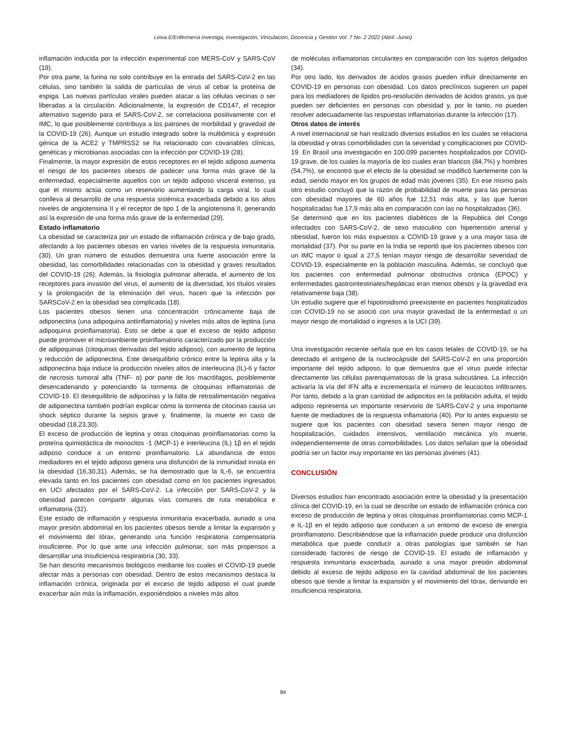Leiva E/Enfermería Investiga, Investigación, Vinculación, Docencia y Gestión Vol. 7 No. 2 2022 (Abril -Junio)
inflamación inducida por la infección experimental con MERS-CoV y SARS-CoV (19).
Por otra parte, la furina no solo contribuye en la entrada del SARS-CoV-2 en las células, sino también la salida de partículas de virus al cebar la proteína de espiga. Las nuevas partículas virales pueden atacar a las células vecinas o ser liberadas a la circulación. Adicionalmente, la expresión de CD147, el receptor alternativo sugerido para el SARS-CoV-2, se correlaciona positivamente con el IMC, lo que posiblemente contribuya a los patrones de morbilidad y gravedad de la COVID-19 (26). Aunque un estudio integrado sobre la multiómica y expresión génica de la ACE2 y TMPRSS2 se ha relacionado con covariables clínicas, genéticas y microbianas asociadas con la infección por COVID-19 (28).
Finalmente, la mayor expresión de estos receptores en el tejido adiposo aumenta el riesgo de los pacientes obesos de padecer una forma más grave de la enfermedad, especialmente aquellos con un tejido adiposo visceral extenso, ya que el mismo actúa como un reservorio aumentando la carga viral, lo cual conlleva al desarrollo de una respuesta sistémica exacerbada debido a los altos niveles de angiotensina II y el receptor de tipo 1 de la angiotensina II, generando así la expresión de una forma más grave de la enfermedad (29).
Estado inflamatorio
La obesidad se caracteriza por un estado de inflamación crónica y de bajo grado, afectando a los pacientes obesos en varios niveles de la respuesta inmunitaria. (30). Un gran número de estudios demuestra una fuerte asociación entre la obesidad, las comorbilidades relacionadas con la obesidad y graves resultados del COVID-19 (26). Además, la fisiología pulmonar alterada, el aumento de los receptores para invasión del virus, el aumento de la diversidad, los títulos virales y la prolongación de la eliminación del virus, hacen que la infección por SARSCoV-2 en la obesidad sea complicada (18).
Los pacientes obesos tienen una concentración crónicamente baja de adiponectina (una adipoquina antiinflamatoria) y niveles más altos de leptina (una adipoquina proinflamatoria). Esto se debe a que el exceso de tejido adiposo puede promover el microambiente proinflamatorio caracterizado por la producción de adipoquinas (citoquinas derivadas del tejido adiposo), con aumento de leptina y reducción de adiponectina. Este desequilibrio crónico entre la leptina alta y la adiponectina baja induce la producción niveles altos de interleucina (IL)-6 y factor de necrosis tumoral alfa (TNF- α) por parte de los macrófagos, posiblemente desencadenando y potenciando la tormenta de citoquinas inflamatorias de COVID-19. El desequilibrio de adipocinas y la falta de retroalimentación negativa de adiponectina también podrían explicar cómo la tormenta de citocinas causa un shock séptico durante la sepsis grave y, finalmente, la muerte en caso de obesidad (18,23,30).
El exceso de producción de leptina y otras citoquinas proinflamatorias como la proteína quimiotáctica de monocitos -1 (MCP-1) e interleucina (IL) 1β en el tejido adiposo conduce a un entorno proinflamatorio. La abundancia de estos mediadores en el tejido adiposo genera una disfunción de la inmunidad innata en la obesidad (16,30,31). Además, se ha demostrado que la IL-6, se encuentra elevada tanto en los pacientes con obesidad como en los pacientes ingresados en UCI afectados por el SARS-CoV-2. La infección por SARS-CoV-2 y la obesidad parecen compartir algunas vías comunes de ruta metabólica e inflamatoria (32).
Este estado de inflamación y respuesta inmunitaria exacerbada, aunado a una mayor presión abdominal en los pacientes obesos tiende a limitar la expansión y el movimiento del tórax, generando una función respiratoria compensatoria insuficiente. Por lo que ante una infección pulmonar, son más propensos a desarrollar una insuficiencia respiratoria (30, 33).
Se han descrito mecanismos biológicos mediante los cuales el COVID-19 puede afectar más a personas con obesidad. Dentro de estos mecanismos destaca la inflamación crónica, originada por el exceso de tejido adiposo el cual puede exacerbar aún más la inflamación, exponiéndolos a niveles más altos
de moléculas inflamatorias circulantes en comparación con los sujetos delgados (34).
Por otro lado, los derivados de ácidos grasos pueden influir directamente en COVID-19 en personas con obesidad. Los datos preclínicos sugieren un papel para los mediadores de lípidos pro-resolución derivados de ácidos grasos, ya que pueden ser deficientes en personas con obesidad y, por lo tanto, no pueden resolver adecuadamente las respuestas inflamatorias durante la infección (17).
Otros datos de interés
A nivel internacional se han realizado diversos estudios en los cuales se relaciona la obesidad y otras comorbilidades con la severidad y complicaciones por COVID-19. En Brasil una investigación en 100.099 pacientes hospitalizados por COVID-19 grave, de los cuales la mayoría de los cuales eran blancos (84,7%) y hombres (54,7%), se encontró que el efecto de la obesidad se modificó fuertemente con la edad, siendo mayor en los grupos de edad más jóvenes (35). En ese mismo país otro estudio concluyó que la razón de probabilidad de muerte para las personas con obesidad mayores de 60 años fue 12,51 más alta, y las que fueron hospitalizadas fue 17,9 más alta en comparación con las no hospitalizadas (36).
Se determinó que en los pacientes diabéticos de la Republica del Congo infectados con SARS-CoV-2, de sexo masculino con hipertensión arterial y obesidad, fueron los más expuestos a COVID-19 grave y a una mayor tasa de mortalidad (37). Por su parte en la India se reportó que los pacientes obesos con un IMC mayor o igual a 27,5 tenían mayor riesgo de desarrollar severidad de COVID-19, especialmente en la población masculina. Además, se concluyó que los pacientes con enfermedad pulmonar obstructiva crónica (EPOC) y enfermedades gastrointestinales/hepáticas eran menos obesos y la gravedad era relativamente baja (38).
Un estudio sugiere que el hipotiroidismo preexistente en pacientes hospitalizados con COVID-19 no se asoció con una mayor gravedad de la enfermedad o un mayor riesgo de mortalidad o ingresos a la UCI (39).
Una investigación reciente señala que en los casos letales de COVID-19, se ha detectado el antígeno de la nucleocápside del SARS-CoV-2 en una proporción importante del tejido adiposo, lo que demuestra que el virus puede infectar directamente las células parenquimatosas de la grasa subcutánea. La infección activaría la vía del IFN alfa e incrementaría el número de leucocitos infiltrantes. Por tanto, debido a la gran cantidad de adipocitos en la población adulta, el tejido adiposo representa un importante reservorio de SARS-CoV-2 y una importante fuente de mediadores de la respuesta inflamatoria (40). Por lo antes expuesto se sugiere que los pacientes con obesidad severa tienen mayor riesgo de hospitalización, cuidados intensivos, ventilación mecánica y/o muerte, independientemente de otras comorbilidades. Los datos señalan que la obesidad podría ser un factor muy importante en las personas jóvenes (41).
CONCLUSIÓN
Diversos estudios han encontrado asociación entre la obesidad y la presentación clínica del COVID-19, en la cual se describe un estado de inflamación crónica con exceso de producción de leptina y otras citoquinas proinflamatorias como MCP-1 e IL-1β en el tejido adiposo que conducen a un entorno de exceso de energía proinflamatorio. Describiéndose que la inflamación puede producir una disfunción metabólica que puede conducir a otras patologías que también se han considerado factores de riesgo de COVID-19. El estado de inflamación y respuesta inmunitaria exacerbada, aunado a una mayor presión abdominal debido al exceso de tejido adiposo en la cavidad abdominal de los pacientes obesos que tiende a limitar la expansión y el movimiento del tórax, derivando en insuficiencia respiratoria.
84